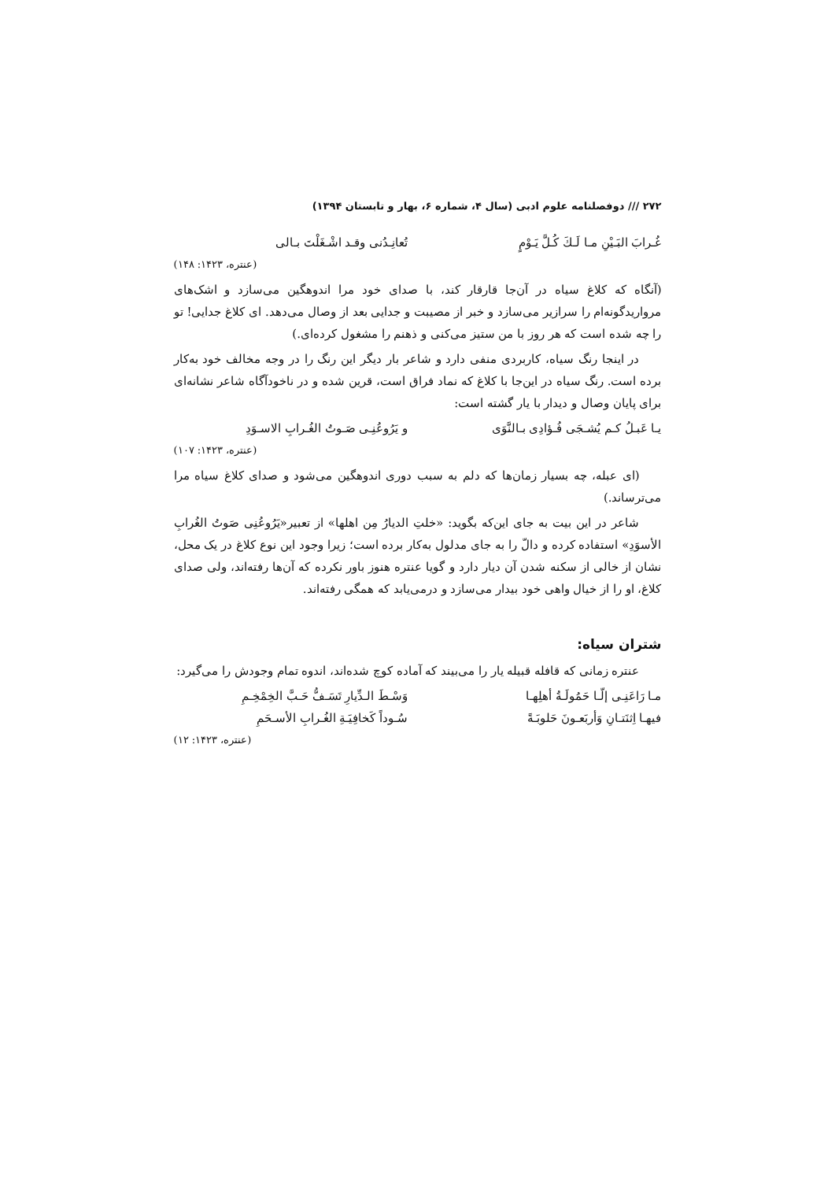۲۷۲ /// دوفصلنامه علوم ادبی (سال ۴، شماره ۶، بهار و تابستان ۱۳۹۴)
غُـرابَ البَـيْنِ مـا لَـكَ كُـلَّ يَـوْمٍ تُعانِـدُنی وقـد اشْـغَلْتَ بـالی
(عنتره، ۱۴۲۳: ۱۴۸)
(آنگاه که کلاغ سیاه در آن‌جا قارقار کند، با صدای خود مرا اندوهگین می‌سازد و اشک‌های مرواریدگونه‌ام را سرازیر می‌سازد و خبر از مصیبت و جدایی بعد از وصال می‌دهد. ای کلاغ جدایی! تو را چه شده است که هر روز با من ستیز می‌کنی و ذهنم را مشغول کرده‌ای.)
در اینجا رنگ سیاه، کاربردی منفی دارد و شاعر بار دیگر این رنگ را در وجه مخالف خود به‌کار برده است. رنگ سیاه در این‌جا با کلاغ که نماد فراق است، قرین شده و در ناخودآگاه شاعر نشانه‌ای برای پایان وصال و دیدار با یار گشته است:
یـا عَبـلُ کـم یُشـجَی فُـؤادِی بـالنَّوَی و یَرُوعُنِـی صَـوتُ الغُـرابِ الاسـوَدِ
(عنتره، ۱۴۲۳: ۱۰۷)
(ای عبله، چه بسیار زمان‌ها که دلم به سبب دوری اندوهگین می‌شود و صدای کلاغ سیاه مرا می‌ترساند.)
شاعر در این بیت به جای این‌که بگوید: «خلتِ الدیارُ مِن اهلها» از تعبیر«یَرُوعُنِی صَوتُ الغُرابِ الأسوَدِ» استفاده کرده و دالّ را به جای مدلول به‌کار برده است؛ زیرا وجود این نوع کلاغ در یک محل، نشان از خالی از سکنه شدن آن دیار دارد و گویا عنتره هنوز باور نکرده که آن‌ها رفته‌اند، ولی صدای کلاغ، او را از خیال واهی خود بیدار می‌سازد و درمی‌یابد که همگی رفته‌اند.
شتران سیاه:
عنتره زمانی که قافله قبیله یار را می‌بیند که آماده کوچ شده‌اند، اندوه تمام وجودش را می‌گیرد:
مـا رَاعَنِـی إلّـا حَمُولَـةُ أهلِهـا وَسْـطَ الـدِّیارِ تَسَـفُّ حَـبَّ الخِمْخِـمِ
فیهـا اِثنَتـانِ وَأربَعـونَ حَلوبَـةً سُـوداً کَخافِیَـةِ الغُـرابِ الأسـحَمِ
(عنتره، ۱۴۲۳: ۱۲)